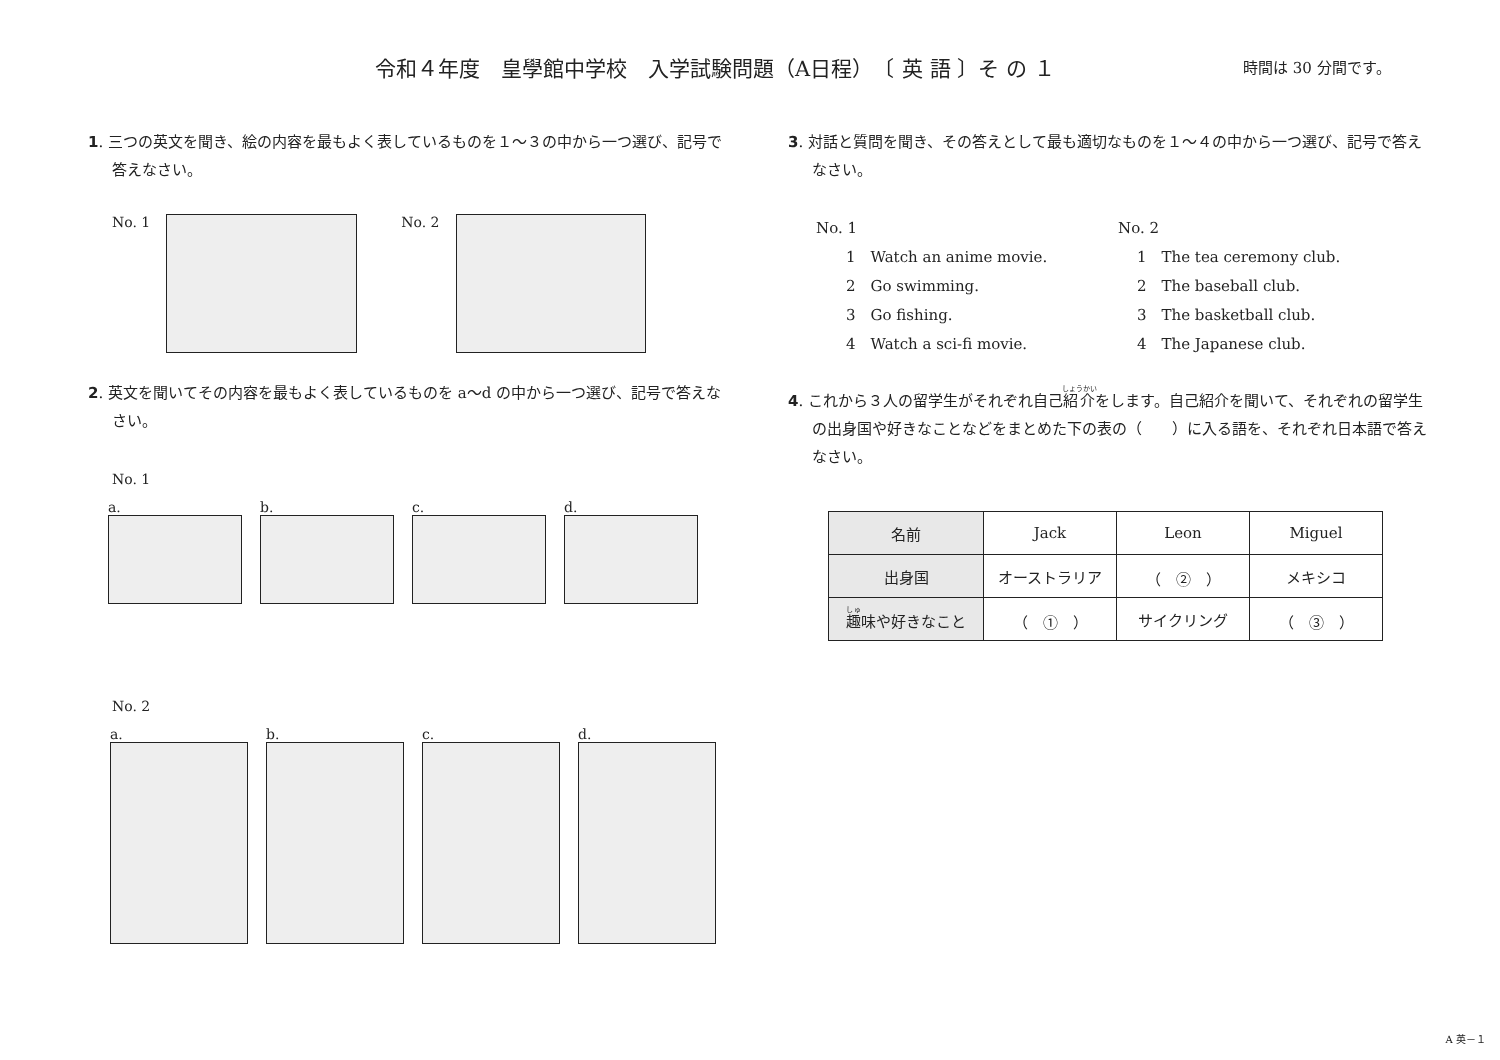令和４年度　皇學館中学校　入学試験問題（A日程）　〔 英 語 〕そ の １
時間は 30 分間です。
1. 三つの英文を聞き、絵の内容を最もよく表しているものを１～３の中から一つ選び、記号で答えなさい。
No. 1 No. 2
2. 英文を聞いてその内容を最もよく表しているものを a～d の中から一つ選び、記号で答えなさい。
No. 1
a. b. c. d.
No. 2
a. b. c. d.
3. 対話と質問を聞き、その答えとして最も適切なものを１～４の中から一つ選び、記号で答えなさい。
No. 1 No. 2
1　Watch an anime movie. 1　The tea ceremony club.
2　Go swimming. 2　The baseball club.
3　Go fishing. 3　The basketball club.
4　Watch a sci-fi movie. 4　The Japanese club.
4. これから３人の留学生がそれぞれ自己紹介をします。自己紹介を聞いて、それぞれの留学生の出身国や好きなことなどをまとめた下の表の（　　）に入る語を、それぞれ日本語で答えなさい。
| 名前 | Jack | Leon | Miguel |
| 出身国 | オーストラリア | （ ② ） | メキシコ |
| 趣 味や好きなこと | （ ① ） | サイクリング | （ ③ ） |
A 英－１